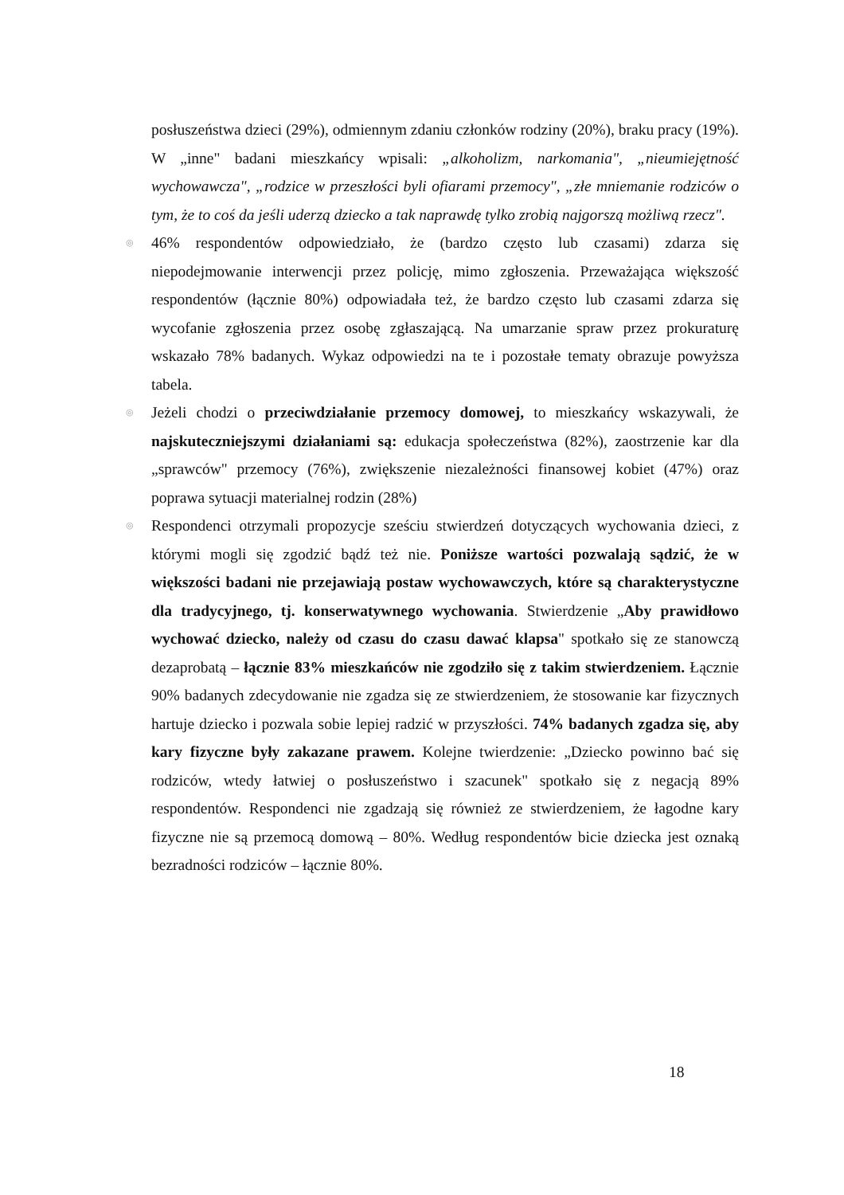posłuszeństwa dzieci (29%), odmiennym zdaniu członków rodziny (20%), braku pracy (19%). W „inne" badani mieszkańcy wpisali: „alkoholizm, narkomania", „nieumiejętność wychowawcza", „rodzice w przeszłości byli ofiarami przemocy", „złe mniemanie rodziców o tym, że to coś da jeśli uderzą dziecko a tak naprawdę tylko zrobią najgorszą możliwą rzecz".
◎ 46% respondentów odpowiedziało, że (bardzo często lub czasami) zdarza się niepodejmowanie interwencji przez policję, mimo zgłoszenia. Przeważająca większość respondentów (łącznie 80%) odpowiadała też, że bardzo często lub czasami zdarza się wycofanie zgłoszenia przez osobę zgłaszającą. Na umarzanie spraw przez prokuraturę wskazało 78% badanych. Wykaz odpowiedzi na te i pozostałe tematy obrazuje powyższa tabela.
◎ Jeżeli chodzi o przeciwdziałanie przemocy domowej, to mieszkańcy wskazywali, że najskuteczniejszymi działaniami są: edukacja społeczeństwa (82%), zaostrzenie kar dla „sprawców" przemocy (76%), zwiększenie niezależności finansowej kobiet (47%) oraz poprawa sytuacji materialnej rodzin (28%)
◎ Respondenci otrzymali propozycje sześciu stwierdzeń dotyczących wychowania dzieci, z którymi mogli się zgodzić bądź też nie. Poniższe wartości pozwalają sądzić, że w większości badani nie przejawiają postaw wychowawczych, które są charakterystyczne dla tradycyjnego, tj. konserwatywnego wychowania. Stwierdzenie „Aby prawidłowo wychować dziecko, należy od czasu do czasu dawać klapsa" spotkało się ze stanowczą dezaprobatą – łącznie 83% mieszkańców nie zgodziło się z takim stwierdzeniem. Łącznie 90% badanych zdecydowanie nie zgadza się ze stwierdzeniem, że stosowanie kar fizycznych hartuje dziecko i pozwala sobie lepiej radzić w przyszłości. 74% badanych zgadza się, aby kary fizyczne były zakazane prawem. Kolejne twierdzenie: „Dziecko powinno bać się rodziców, wtedy łatwiej o posłuszeństwo i szacunek" spotkało się z negacją 89% respondentów. Respondenci nie zgadzają się również ze stwierdzeniem, że łagodne kary fizyczne nie są przemocą domową – 80%. Według respondentów bicie dziecka jest oznaką bezradności rodziców – łącznie 80%.
18